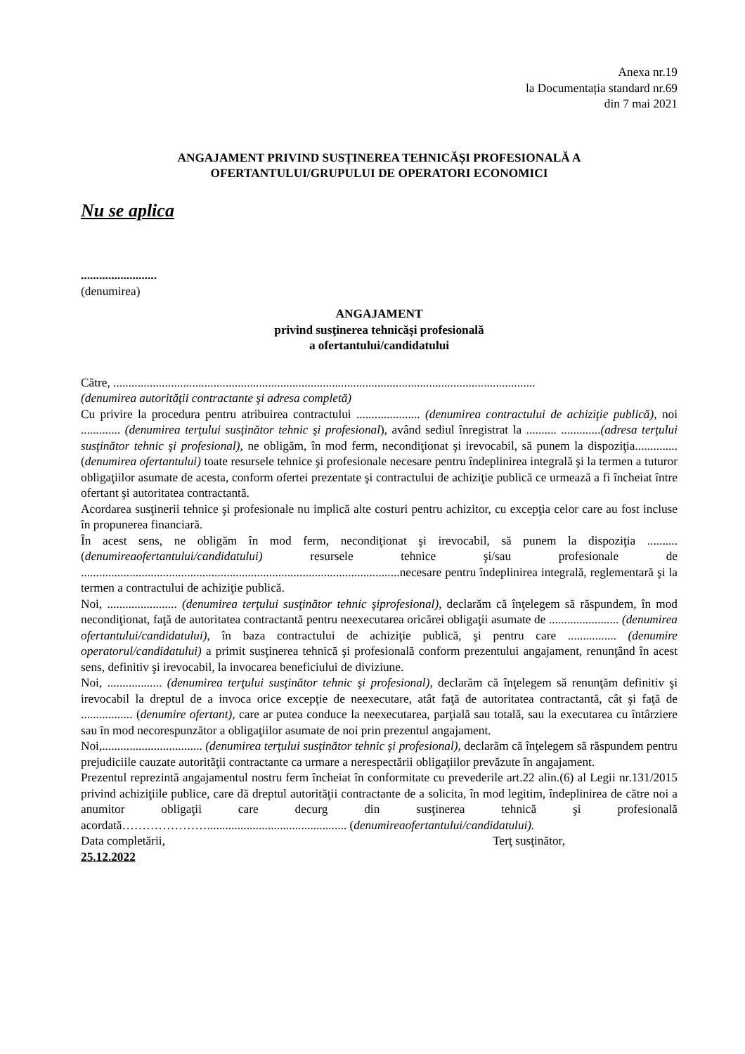Anexa nr.19
la Documentația standard nr.69
din 7 mai 2021
ANGAJAMENT PRIVIND SUSȚINEREA TEHNICĂȘI PROFESIONALĂ A
OFERTANTULUI/GRUPULUI DE OPERATORI ECONOMICI
Nu se aplica
.........................
(denumirea)
ANGAJAMENT
privind susţinerea tehnicăși profesională
a ofertantului/candidatului
Către, ...........................................................................................................................................
(denumirea autorităţii contractante şi adresa completă)
Cu privire la procedura pentru atribuirea contractului ..................... (denumirea contractului de achiziţie publică), noi ............. (denumirea terţului susţinător tehnic şi profesional), având sediul înregistrat la .......... .............(adresa terţului susţinător tehnic şi profesional), ne obligăm, în mod ferm, necondiţionat şi irevocabil, să punem la dispoziţia.............. (denumirea ofertantului) toate resursele tehnice şi profesionale necesare pentru îndeplinirea integrală şi la termen a tuturor obligaţiilor asumate de acesta, conform ofertei prezentate şi contractului de achiziţie publică ce urmează a fi încheiat între ofertant şi autoritatea contractantă.
Acordarea susţinerii tehnice şi profesionale nu implică alte costuri pentru achizitor, cu excepţia celor care au fost incluse în propunerea financiară.
În acest sens, ne obligăm în mod ferm, necondiţionat şi irevocabil, să punem la dispoziţia .......... (denumireaofertantului/candidatului) resursele tehnice şi/sau profesionale de .........................................................................................................necesare pentru îndeplinirea integrală, reglementară şi la termen a contractului de achiziţie publică.
Noi, ....................... (denumirea terţului susţinător tehnic şiprofesional), declarăm că înţelegem să răspundem, în mod necondiţionat, faţă de autoritatea contractantă pentru neexecutarea oricărei obligaţii asumate de ....................... (denumirea ofertantului/candidatului), în baza contractului de achiziţie publică, şi pentru care ................ (denumire operatorul/candidatului) a primit susţinerea tehnică şi profesională conform prezentului angajament, renunţând în acest sens, definitiv şi irevocabil, la invocarea beneficiului de diviziune.
Noi, .................. (denumirea terţului susţinător tehnic şi profesional), declarăm că înţelegem să renunţăm definitiv şi irevocabil la dreptul de a invoca orice excepţie de neexecutare, atât faţă de autoritatea contractantă, cât şi faţă de ................. (denumire ofertant), care ar putea conduce la neexecutarea, parţială sau totală, sau la executarea cu întârziere sau în mod necorespunzător a obligaţiilor asumate de noi prin prezentul angajament.
Noi,................................. (denumirea terţului susţinător tehnic şi profesional), declarăm că înţelegem să răspundem pentru prejudiciile cauzate autorităţii contractante ca urmare a nerespectării obligaţiilor prevăzute în angajament.
Prezentul reprezintă angajamentul nostru ferm încheiat în conformitate cu prevederile art.22 alin.(6) al Legii nr.131/2015 privind achiziţiile publice, care dă dreptul autorităţii contractante de a solicita, în mod legitim, îndeplinirea de către noi a anumitor obligaţii care decurg din susţinerea tehnică şi profesională acordată………………….............................................. (denumireaofertantului/candidatului).
Data completării, Terţ susţinător,
25.12.2022